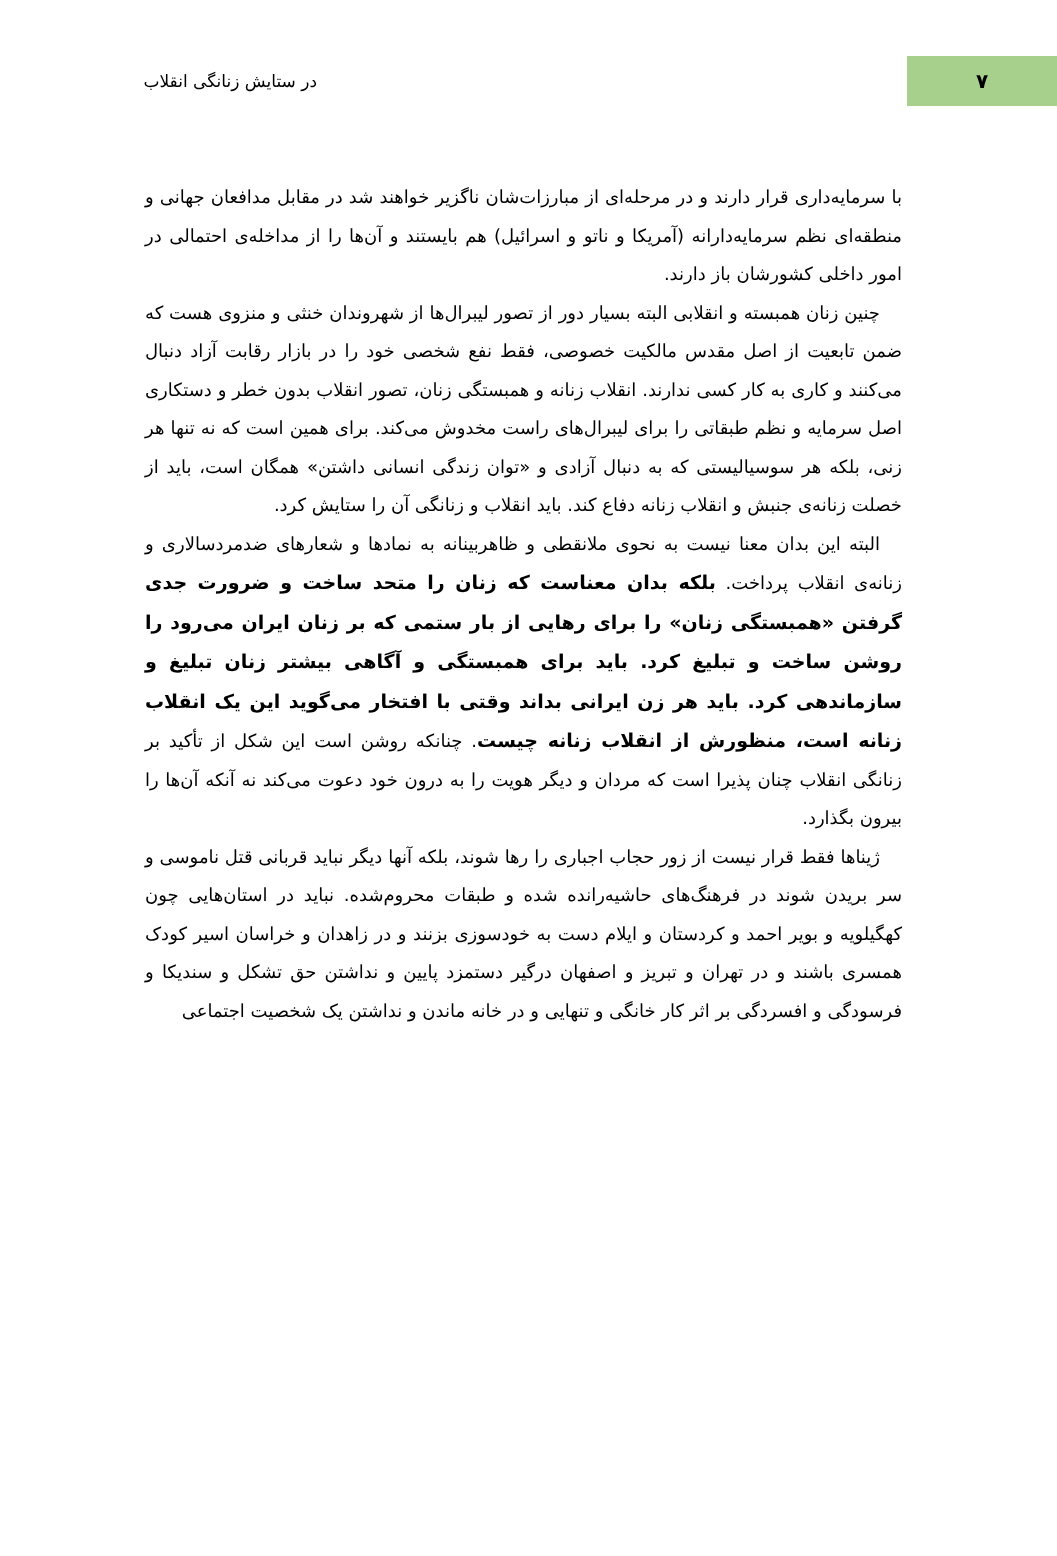۷
در ستایش زنانگی انقلاب
با سرمایه‌داری قرار دارند و در مرحله‌ای از مبارزات‌شان ناگزیر خواهند شد در مقابل مدافعان جهانی و منطقه‌ای نظم سرمایه‌دارانه (آمریکا و ناتو و اسرائیل) هم بایستند و آن‌ها را از مداخله‌ی احتمالی در امور داخلی کشورشان باز دارند.
چنین زنان همبسته و انقلابی البته بسیار دور از تصور لیبرال‌ها از شهروندان خنثی و منزوی هست که ضمن تابعیت از اصل مقدس مالکیت خصوصی، فقط نفع شخصی خود را در بازار رقابت آزاد دنبال می‌کنند و کاری به کار کسی ندارند. انقلاب زنانه و همبستگی زنان، تصور انقلاب بدون خطر و دستکاری اصل سرمایه و نظم طبقاتی را برای لیبرال‌های راست مخدوش می‌کند. برای همین است که نه تنها هر زنی، بلکه هر سوسیالیستی که به دنبال آزادی و «توان زندگی انسانی داشتن» همگان است، باید از خصلت زنانه‌ی جنبش و انقلاب زنانه دفاع کند. باید انقلاب و زنانگی آن را ستایش کرد.
البته این بدان معنا نیست به نحوی ملانقطی و ظاهربینانه به نمادها و شعارهای ضدمردسالاری و زنانه‌ی انقلاب پرداخت. بلکه بدان معناست که زنان را متحد ساخت و ضرورت جدی گرفتن «همبستگی زنان» را برای رهایی از بار ستمی که بر زنان ایران می‌رود را روشن ساخت و تبلیغ کرد. باید برای همبستگی و آگاهی بیشتر زنان تبلیغ و سازماندهی کرد. باید هر زن ایرانی بداند وقتی با افتخار می‌گوید این یک انقلاب زنانه است، منظورش از انقلاب زنانه چیست. چنانکه روشن است این شکل از تأکید بر زنانگی انقلاب چنان پذیرا است که مردان و دیگر هویت را به درون خود دعوت می‌کند نه آنکه آن‌ها را بیرون بگذارد.
ژیناها فقط قرار نیست از زور حجاب اجباری را رها شوند، بلکه آنها دیگر نباید قربانی قتل ناموسی و سر بریدن شوند در فرهنگ‌های حاشیه‌رانده شده و طبقات محروم‌شده. نباید در استان‌هایی چون کهگیلویه و بویر احمد و کردستان و ایلام دست به خودسوزی بزنند و در زاهدان و خراسان اسیر کودک همسری باشند و در تهران و تبریز و اصفهان درگیر دستمزد پایین و نداشتن حق تشکل و سندیکا و فرسودگی و افسردگی بر اثر کار خانگی و تنهایی و در خانه ماندن و نداشتن یک شخصیت اجتماعی